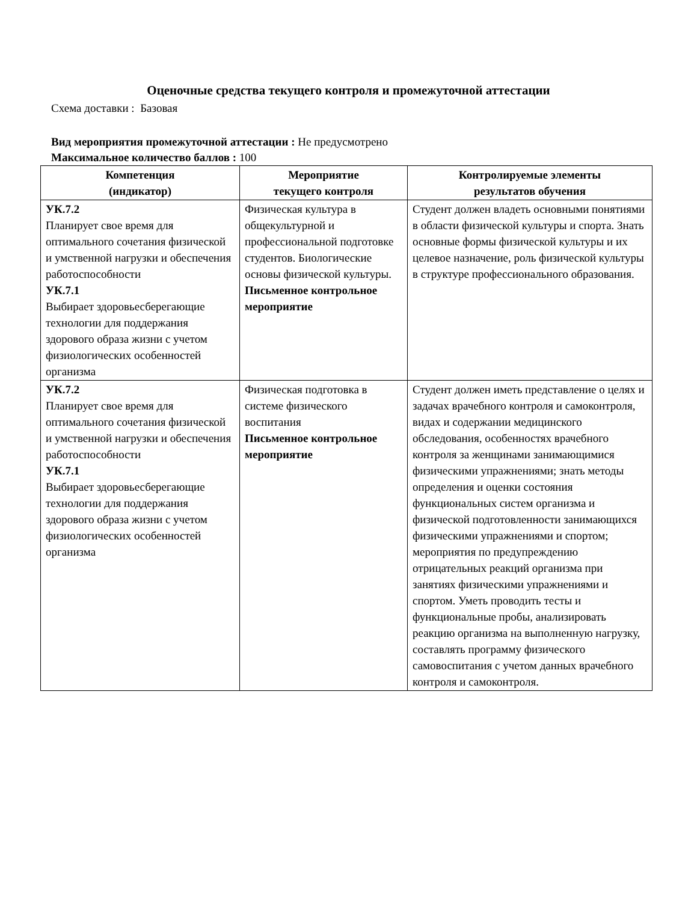Оценочные средства текущего контроля и промежуточной аттестации
Схема доставки : Базовая
Вид мероприятия промежуточной аттестации : Не предусмотрено
Максимальное количество баллов : 100
| Компетенция (индикатор) | Мероприятие текущего контроля | Контролируемые элементы результатов обучения |
| --- | --- | --- |
| УК.7.2 Планирует свое время для оптимального сочетания физической и умственной нагрузки и обеспечения работоспособности УК.7.1 Выбирает здоровьесберегающие технологии для поддержания здорового образа жизни с учетом физиологических особенностей организма | Физическая культура в общекультурной и профессиональной подготовке студентов. Биологические основы физической культуры. Письменное контрольное мероприятие | Студент должен владеть основными понятиями в области физической культуры и спорта. Знать основные формы физической культуры и их целевое назначение, роль физической культуры в структуре профессионального образования. |
| УК.7.2 Планирует свое время для оптимального сочетания физической и умственной нагрузки и обеспечения работоспособности УК.7.1 Выбирает здоровьесберегающие технологии для поддержания здорового образа жизни с учетом физиологических особенностей организма | Физическая подготовка в системе физического воспитания Письменное контрольное мероприятие | Студент должен иметь представление о целях и задачах врачебного контроля и самоконтроля, видах и содержании медицинского обследования, особенностях врачебного контроля за женщинами занимающимися физическими упражнениями; знать методы определения и оценки состояния функциональных систем организма и физической подготовленности занимающихся физическими упражнениями и спортом; мероприятия по предупреждению отрицательных реакций организма при занятиях физическими упражнениями и спортом. Уметь проводить тесты и функциональные пробы, анализировать реакцию организма на выполненную нагрузку, составлять программу физического самовоспитания с учетом данных врачебного контроля и самоконтроля. |